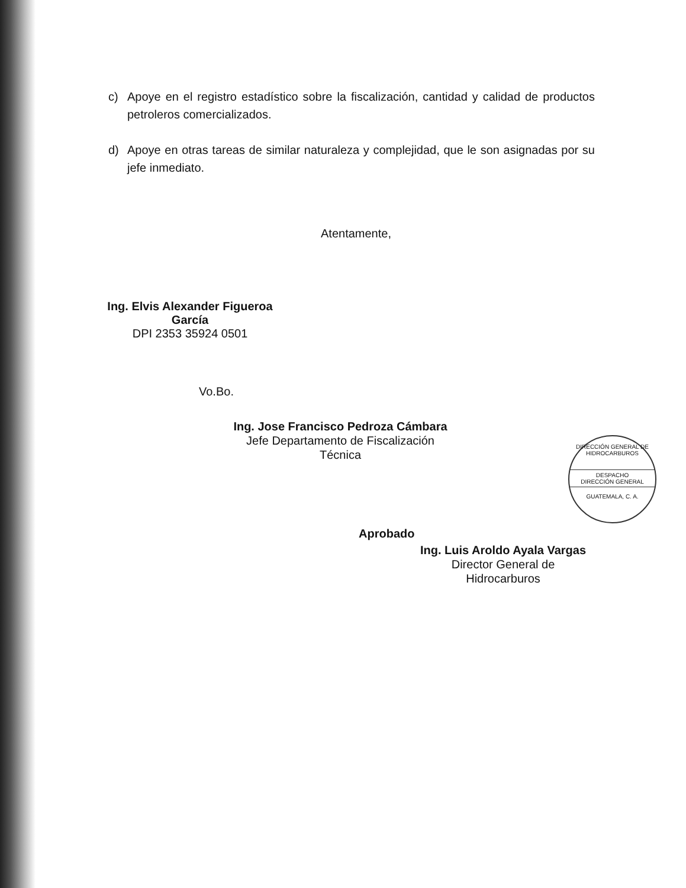c) Apoye en el registro estadístico sobre la fiscalización, cantidad y calidad de productos petroleros comercializados.
d) Apoye en otras tareas de similar naturaleza y complejidad, que le son asignadas por su jefe inmediato.
Atentamente,
Ing. Elvis Alexander Figueroa García
DPI 2353 35924 0501
Vo.Bo.
Ing. Jose Francisco Pedroza Cámbara
Jefe Departamento de Fiscalización Técnica
Aprobado
Ing. Luis Aroldo Ayala Vargas
Director General de Hidrocarburos
DIRECCIÓN GENERAL DE HIDROCARBUROS
DESPACHO
DIRECCIÓN GENERAL
GUATEMALA, C. A.